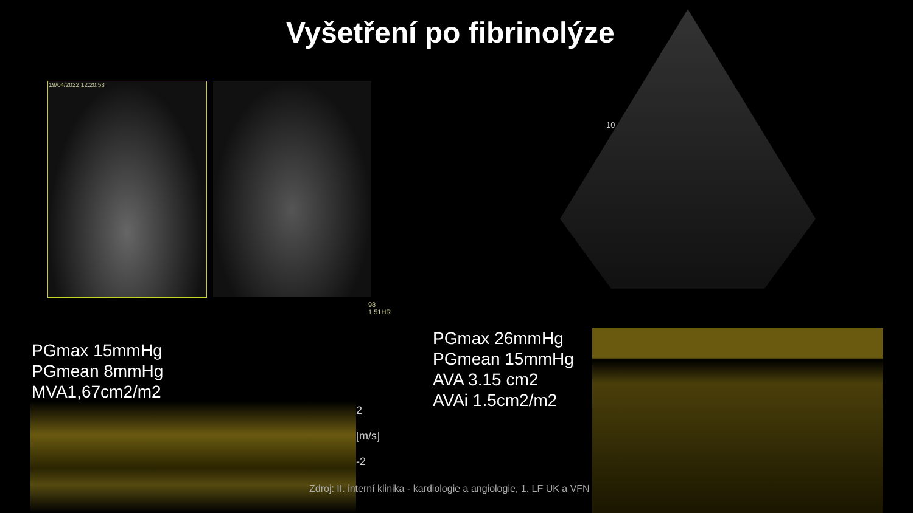Vyšetření po fibrinolýze
19/04/2022 12:20:53
98
1:51HR
10
2
[m/s]
-2
PGmax 15mmHg
PGmean 8mmHg
MVA1,67cm2/m2
PGmax 26mmHg
PGmean 15mmHg
AVA 3.15 cm2
AVAi 1.5cm2/m2
Zdroj: II. interní klinika - kardiologie a angiologie, 1. LF UK a VFN